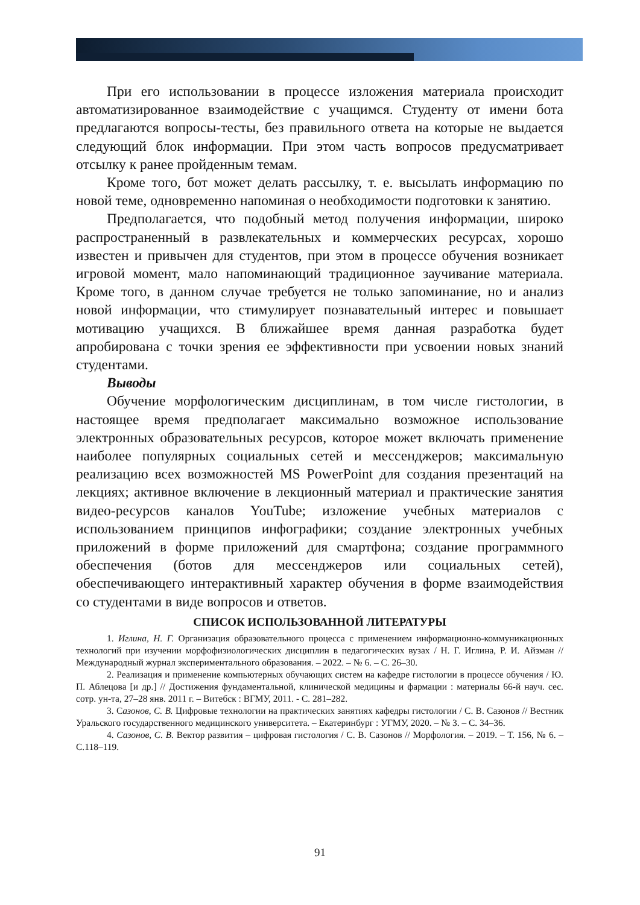При его использовании в процессе изложения материала происходит автоматизированное взаимодействие с учащимся. Студенту от имени бота предлагаются вопросы-тесты, без правильного ответа на которые не выдается следующий блок информации. При этом часть вопросов предусматривает отсылку к ранее пройденным темам.
Кроме того, бот может делать рассылку, т. е. высылать информацию по новой теме, одновременно напоминая о необходимости подготовки к занятию.
Предполагается, что подобный метод получения информации, широко распространенный в развлекательных и коммерческих ресурсах, хорошо известен и привычен для студентов, при этом в процессе обучения возникает игровой момент, мало напоминающий традиционное заучивание материала. Кроме того, в данном случае требуется не только запоминание, но и анализ новой информации, что стимулирует познавательный интерес и повышает мотивацию учащихся. В ближайшее время данная разработка будет апробирована с точки зрения ее эффективности при усвоении новых знаний студентами.
Выводы
Обучение морфологическим дисциплинам, в том числе гистологии, в настоящее время предполагает максимально возможное использование электронных образовательных ресурсов, которое может включать применение наиболее популярных социальных сетей и мессенджеров; максимальную реализацию всех возможностей MS PowerPoint для создания презентаций на лекциях; активное включение в лекционный материал и практические занятия видео-ресурсов каналов YouTube; изложение учебных материалов с использованием принципов инфографики; создание электронных учебных приложений в форме приложений для смартфона; создание программного обеспечения (ботов для мессенджеров или социальных сетей), обеспечивающего интерактивный характер обучения в форме взаимодействия со студентами в виде вопросов и ответов.
СПИСОК ИСПОЛЬЗОВАННОЙ ЛИТЕРАТУРЫ
1. Иглина, Н. Г. Организация образовательного процесса с применением информационно-коммуникационных технологий при изучении морфофизиологических дисциплин в педагогических вузах / Н. Г. Иглина, Р. И. Айзман // Международный журнал экспериментального образования. – 2022. – № 6. – С. 26–30.
2. Реализация и применение компьютерных обучающих систем на кафедре гистологии в процессе обучения / Ю. П. Аблецова [и др.] // Достижения фундаментальной, клинической медицины и фармации : материалы 66-й науч. сес. сотр. ун-та, 27–28 янв. 2011 г. – Витебск : ВГМУ, 2011. - С. 281–282.
3. Сазонов, С. В. Цифровые технологии на практических занятиях кафедры гистологии / С. В. Сазонов // Вестник Уральского государственного медицинского университета. – Екатеринбург : УГМУ, 2020. – № 3. – С. 34–36.
4. Сазонов, С. В. Вектор развития – цифровая гистология / С. В. Сазонов // Морфология. – 2019. – Т. 156, № 6. – С.118–119.
91